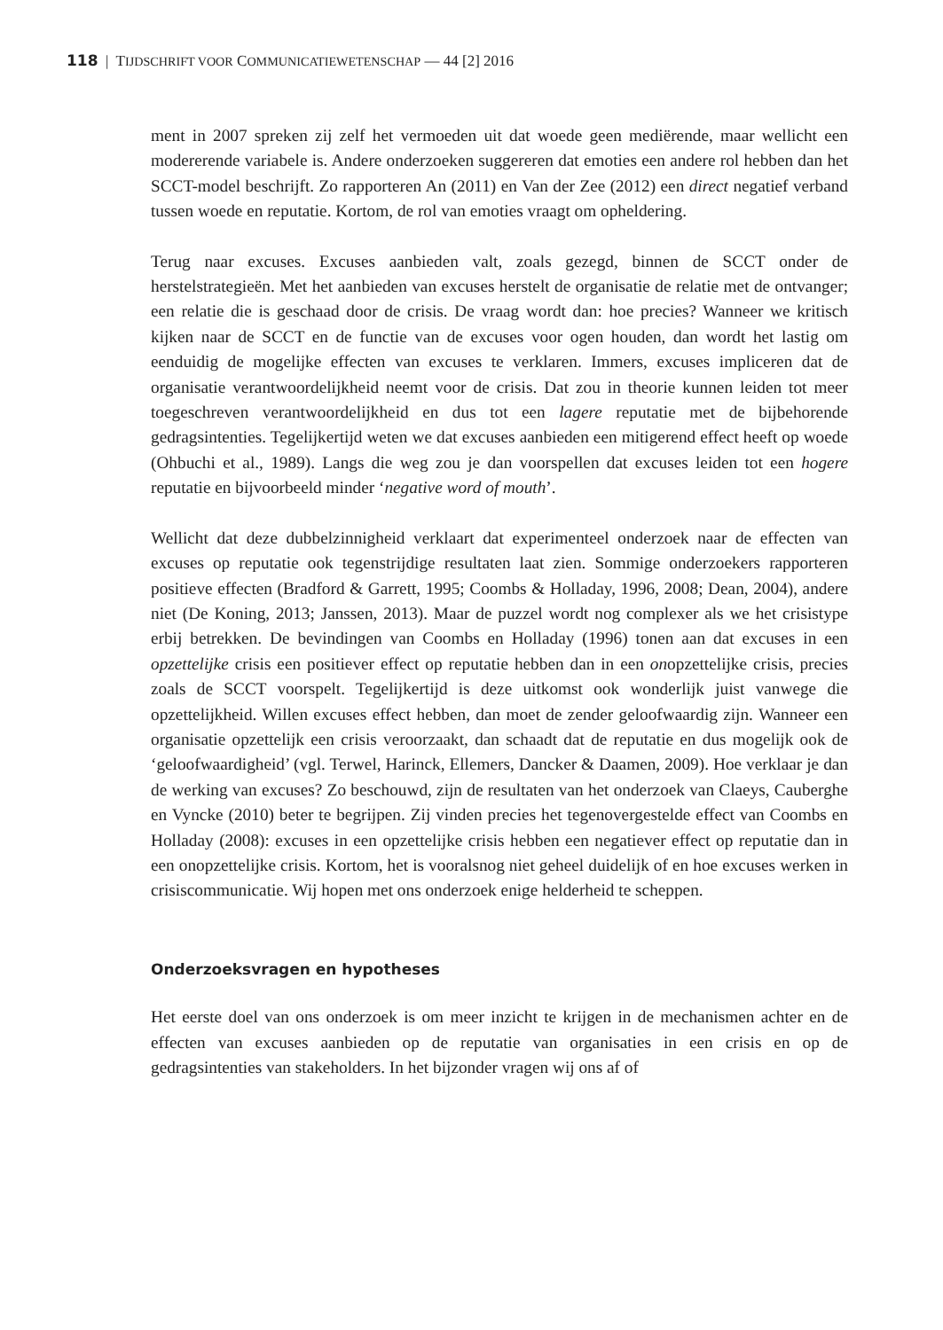118 | TIJDSCHRIFT VOOR COMMUNICATIEWETENSCHAP — 44 [2] 2016
ment in 2007 spreken zij zelf het vermoeden uit dat woede geen mediërende, maar wellicht een modererende variabele is. Andere onderzoeken suggereren dat emoties een andere rol hebben dan het SCCT-model beschrijft. Zo rapporteren An (2011) en Van der Zee (2012) een direct negatief verband tussen woede en reputatie. Kortom, de rol van emoties vraagt om opheldering.
Terug naar excuses. Excuses aanbieden valt, zoals gezegd, binnen de SCCT onder de herstelstrategieën. Met het aanbieden van excuses herstelt de organisatie de relatie met de ontvanger; een relatie die is geschaad door de crisis. De vraag wordt dan: hoe precies? Wanneer we kritisch kijken naar de SCCT en de functie van de excuses voor ogen houden, dan wordt het lastig om eenduidig de mogelijke effecten van excuses te verklaren. Immers, excuses impliceren dat de organisatie verantwoordelijkheid neemt voor de crisis. Dat zou in theorie kunnen leiden tot meer toegeschreven verantwoordelijkheid en dus tot een lagere reputatie met de bijbehorende gedragsintenties. Tegelijkertijd weten we dat excuses aanbieden een mitigerend effect heeft op woede (Ohbuchi et al., 1989). Langs die weg zou je dan voorspellen dat excuses leiden tot een hogere reputatie en bijvoorbeeld minder ‘negative word of mouth’.
Wellicht dat deze dubbelzinnigheid verklaart dat experimenteel onderzoek naar de effecten van excuses op reputatie ook tegenstrijdige resultaten laat zien. Sommige onderzoekers rapporteren positieve effecten (Bradford & Garrett, 1995; Coombs & Holladay, 1996, 2008; Dean, 2004), andere niet (De Koning, 2013; Janssen, 2013). Maar de puzzel wordt nog complexer als we het crisistype erbij betrekken. De bevindingen van Coombs en Holladay (1996) tonen aan dat excuses in een opzettelijke crisis een positiever effect op reputatie hebben dan in een onopzettelijke crisis, precies zoals de SCCT voorspelt. Tegelijkertijd is deze uitkomst ook wonderlijk juist vanwege die opzettelijkheid. Willen excuses effect hebben, dan moet de zender geloofwaardig zijn. Wanneer een organisatie opzettelijk een crisis veroorzaakt, dan schaadt dat de reputatie en dus mogelijk ook de ‘geloofwaardigheid’ (vgl. Terwel, Harinck, Ellemers, Dancker & Daamen, 2009). Hoe verklaar je dan de werking van excuses? Zo beschouwd, zijn de resultaten van het onderzoek van Claeys, Cauberghe en Vyncke (2010) beter te begrijpen. Zij vinden precies het tegenovergestelde effect van Coombs en Holladay (2008): excuses in een opzettelijke crisis hebben een negatiever effect op reputatie dan in een onopzettelijke crisis. Kortom, het is vooralsnog niet geheel duidelijk of en hoe excuses werken in crisiscommunicatie. Wij hopen met ons onderzoek enige helderheid te scheppen.
Onderzoeksvragen en hypotheses
Het eerste doel van ons onderzoek is om meer inzicht te krijgen in de mechanismen achter en de effecten van excuses aanbieden op de reputatie van organisaties in een crisis en op de gedragsintenties van stakeholders. In het bijzonder vragen wij ons af of